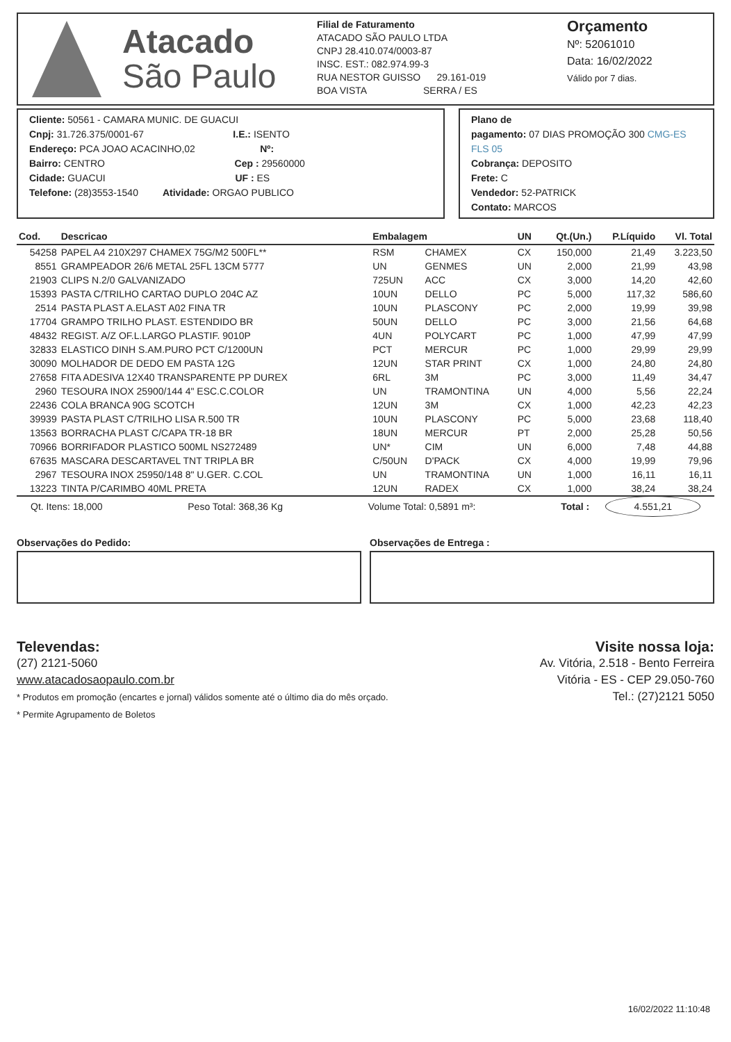Atacado
São Paulo
Filial de Faturamento
ATACADO SÃO PAULO LTDA
CNPJ 28.410.074/0003-87
INSC. EST.: 082.974.99-3
RUA NESTOR GUISSO 29.161-019
BOA VISTA SERRA / ES
Orçamento
Nº: 52061010
Data: 16/02/2022
Válido por 7 dias.
Cliente: 50561 - CAMARA MUNIC. DE GUACUI
Cnpj: 31.726.375/0001-67 I.E.: ISENTO
Endereço: PCA JOAO ACACINHO,02 Nº:
Bairro: CENTRO Cep : 29560000
Cidade: GUACUI UF : ES
Telefone: (28)3553-1540 Atividade: ORGAO PUBLICO
Plano de
pagamento: 07 DIAS PROMOÇÃO 300 CMG-ES FLS 05
Cobrança: DEPOSITO
Frete: C
Vendedor: 52-PATRICK
Contato: MARCOS
| Cod. | Descricao | Embalagem | | UN | Qt.(Un.) | P.Líquido | Vl. Total |
| --- | --- | --- | --- | --- | --- | --- | --- |
| 54258 | PAPEL A4 210X297 CHAMEX 75G/M2 500FL** | RSM | CHAMEX | CX | 150,000 | 21,49 | 3.223,50 |
| 8551 | GRAMPEADOR 26/6 METAL 25FL 13CM 5777 | UN | GENMES | UN | 2,000 | 21,99 | 43,98 |
| 21903 | CLIPS N.2/0 GALVANIZADO | 725UN | ACC | CX | 3,000 | 14,20 | 42,60 |
| 15393 | PASTA C/TRILHO CARTAO DUPLO 204C AZ | 10UN | DELLO | PC | 5,000 | 117,32 | 586,60 |
| 2514 | PASTA PLAST A.ELAST A02 FINA TR | 10UN | PLASCONY | PC | 2,000 | 19,99 | 39,98 |
| 17704 | GRAMPO TRILHO PLAST. ESTENDIDO BR | 50UN | DELLO | PC | 3,000 | 21,56 | 64,68 |
| 48432 | REGIST. A/Z OF.L.LARGO PLASTIF. 9010P | 4UN | POLYCART | PC | 1,000 | 47,99 | 47,99 |
| 32833 | ELASTICO DINH S.AM.PURO PCT C/1200UN | PCT | MERCUR | PC | 1,000 | 29,99 | 29,99 |
| 30090 | MOLHADOR DE DEDO EM PASTA 12G | 12UN | STAR PRINT | CX | 1,000 | 24,80 | 24,80 |
| 27658 | FITA ADESIVA 12X40 TRANSPARENTE PP DUREX | 6RL | 3M | PC | 3,000 | 11,49 | 34,47 |
| 2960 | TESOURA INOX 25900/144 4" ESC.C.COLOR | UN | TRAMONTINA | UN | 4,000 | 5,56 | 22,24 |
| 22436 | COLA BRANCA 90G SCOTCH | 12UN | 3M | CX | 1,000 | 42,23 | 42,23 |
| 39939 | PASTA PLAST C/TRILHO LISA R.500 TR | 10UN | PLASCONY | PC | 5,000 | 23,68 | 118,40 |
| 13563 | BORRACHA PLAST C/CAPA TR-18 BR | 18UN | MERCUR | PT | 2,000 | 25,28 | 50,56 |
| 70966 | BORRIFADOR PLASTICO 500ML NS272489 | UN* | CIM | UN | 6,000 | 7,48 | 44,88 |
| 67635 | MASCARA DESCARTAVEL TNT TRIPLA BR | C/50UN | D'PACK | CX | 4,000 | 19,99 | 79,96 |
| 2967 | TESOURA INOX 25950/148 8" U.GER. C.COL | UN | TRAMONTINA | UN | 1,000 | 16,11 | 16,11 |
| 13223 | TINTA P/CARIMBO 40ML PRETA | 12UN | RADEX | CX | 1,000 | 38,24 | 38,24 |
Qt. Itens: 18,000 Peso Total: 368,36 Kg Volume Total: 0,5891 m³: Total : 4.551,21
Observações do Pedido: Observações de Entrega :
Televendas:
(27) 2121-5060
www.atacadosaopaulo.com.br
* Produtos em promoção (encartes e jornal) válidos somente até o último dia do mês orçado.
* Permite Agrupamento de Boletos
Visite nossa loja:
Av. Vitória, 2.518 - Bento Ferreira
Vitória - ES - CEP 29.050-760
Tel.: (27)2121 5050
16/02/2022 11:10:48